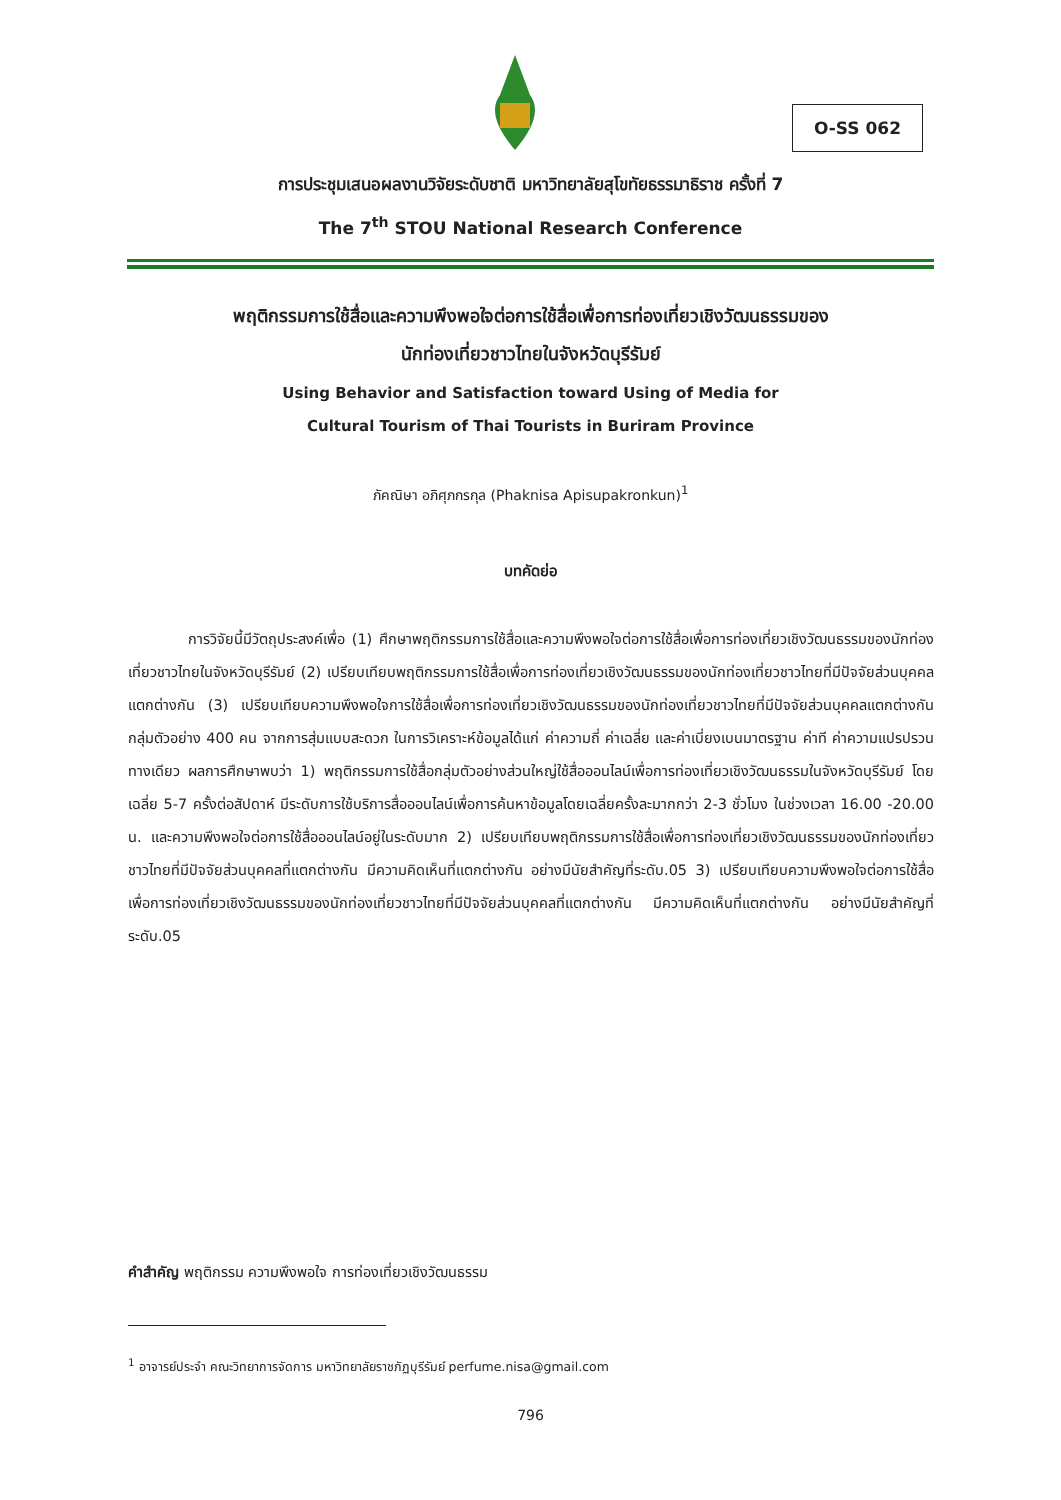O-SS 062
การประชุมเสนอผลงานวิจัยระดับชาติ มหาวิทยาลัยสุโขทัยธรรมาธิราช ครั้งที่ 7
The 7<sup>th</sup> STOU National Research Conference
พฤติกรรมการใช้สื่อและความพึงพอใจต่อการใช้สื่อเพื่อการท่องเที่ยวเชิงวัฒนธรรมของ
นักท่องเที่ยวชาวไทยในจังหวัดบุรีรัมย์
Using Behavior and Satisfaction toward Using of Media for
Cultural Tourism of Thai Tourists in Buriram Province
ภัคณิษา อภิศุภกรกุล (Phaknisa Apisupakronkun)<sup>1</sup>
บทคัดย่อ
การวิจัยนี้มีวัตถุประสงค์เพื่อ (1) ศึกษาพฤติกรรมการใช้สื่อและความพึงพอใจต่อการใช้สื่อเพื่อการท่องเที่ยวเชิงวัฒนธรรมของนักท่องเที่ยวชาวไทยในจังหวัดบุรีรัมย์ (2) เปรียบเทียบพฤติกรรมการใช้สื่อเพื่อการท่องเที่ยวเชิงวัฒนธรรมของนักท่องเที่ยวชาวไทยที่มีปัจจัยส่วนบุคคลแตกต่างกัน (3) เปรียบเทียบความพึงพอใจการใช้สื่อเพื่อการท่องเที่ยวเชิงวัฒนธรรมของนักท่องเที่ยวชาวไทยที่มีปัจจัยส่วนบุคคลแตกต่างกัน กลุ่มตัวอย่าง 400 คน จากการสุ่มแบบสะดวก ในการวิเคราะห์ข้อมูลได้แก่ ค่าความถี่ ค่าเฉลี่ย และค่าเบี่ยงเบนมาตรฐาน ค่าที ค่าความแปรปรวนทางเดียว ผลการศึกษาพบว่า 1) พฤติกรรมการใช้สื่อกลุ่มตัวอย่างส่วนใหญ่ใช้สื่อออนไลน์เพื่อการท่องเที่ยวเชิงวัฒนธรรมในจังหวัดบุรีรัมย์ โดยเฉลี่ย 5-7 ครั้งต่อสัปดาห์ มีระดับการใช้บริการสื่อออนไลน์เพื่อการค้นหาข้อมูลโดยเฉลี่ยครั้งละมากกว่า 2-3 ชั่วโมง ในช่วงเวลา 16.00 -20.00 น. และความพึงพอใจต่อการใช้สื่อออนไลน์อยู่ในระดับมาก 2) เปรียบเทียบพฤติกรรมการใช้สื่อเพื่อการท่องเที่ยวเชิงวัฒนธรรมของนักท่องเที่ยวชาวไทยที่มีปัจจัยส่วนบุคคลที่แตกต่างกัน มีความคิดเห็นที่แตกต่างกัน อย่างมีนัยสำคัญที่ระดับ.05 3) เปรียบเทียบความพึงพอใจต่อการใช้สื่อเพื่อการท่องเที่ยวเชิงวัฒนธรรมของนักท่องเที่ยวชาวไทยที่มีปัจจัยส่วนบุคคลที่แตกต่างกัน มีความคิดเห็นที่แตกต่างกัน อย่างมีนัยสำคัญที่ระดับ.05
คำสำคัญ พฤติกรรม ความพึงพอใจ การท่องเที่ยวเชิงวัฒนธรรม
<sup>1</sup> อาจารย์ประจำ คณะวิทยาการจัดการ มหาวิทยาลัยราชภัฏบุรีรัมย์ perfume.nisa@gmail.com
796